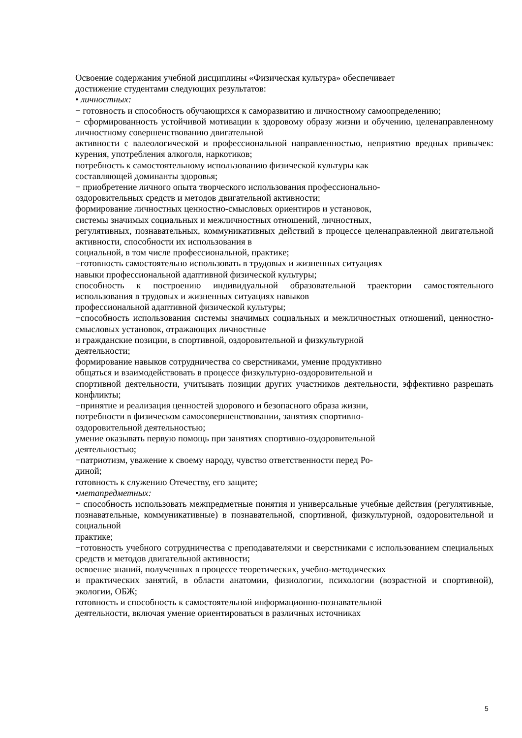Освоение содержания учебной дисциплины «Физическая культура» обеспечивает
достижение студентами следующих результатов:
• личностных:
− готовность и способность обучающихся к саморазвитию и личностному самоопределению;
− сформированность устойчивой мотивации к здоровому образу жизни и обучению, целенаправленному личностному совершенствованию двигательной
активности с валеологической и профессиональной направленностью, неприятию вредных привычек: курения, употребления алкоголя, наркотиков;
потребность к самостоятельному использованию физической культуры как
составляющей доминанты здоровья;
− приобретение личного опыта творческого использования профессионально-
оздоровительных средств и методов двигательной активности;
формирование личностных ценностно-смысловых ориентиров и установок,
системы значимых социальных и межличностных отношений, личностных,
регулятивных, познавательных, коммуникативных действий в процессе целенаправленной двигательной активности, способности их использования в
социальной, в том числе профессиональной, практике;
−готовность самостоятельно использовать в трудовых и жизненных ситуациях
навыки профессиональной адаптивной физической культуры;
способность к построению индивидуальной образовательной траектории самостоятельного использования в трудовых и жизненных ситуациях навыков
профессиональной адаптивной физической культуры;
−способность использования системы значимых социальных и межличностных отношений, ценностно-смысловых установок, отражающих личностные
и гражданские позиции, в спортивной, оздоровительной и физкультурной
деятельности;
формирование навыков сотрудничества со сверстниками, умение продуктивно
общаться и взаимодействовать в процессе физкультурно-оздоровительной и
спортивной деятельности, учитывать позиции других участников деятельности, эффективно разрешать конфликты;
−принятие и реализация ценностей здорового и безопасного образа жизни,
потребности в физическом самосовершенствовании, занятиях спортивно-
оздоровительной деятельностью;
умение оказывать первую помощь при занятиях спортивно-оздоровительной
деятельностью;
−патриотизм, уважение к своему народу, чувство ответственности перед Ро-
диной;
готовность к служению Отечеству, его защите;
•метапредметных:
− способность использовать межпредметные понятия и универсальные учебные действия (регулятивные, познавательные, коммуникативные) в познавательной, спортивной, физкультурной, оздоровительной и социальной
практике;
−готовность учебного сотрудничества с преподавателями и сверстниками с использованием специальных средств и методов двигательной активности;
освоение знаний, полученных в процессе теоретических, учебно-методических
и практических занятий, в области анатомии, физиологии, психологии (возрастной и спортивной), экологии, ОБЖ;
готовность и способность к самостоятельной информационно-познавательной
деятельности, включая умение ориентироваться в различных источниках
5